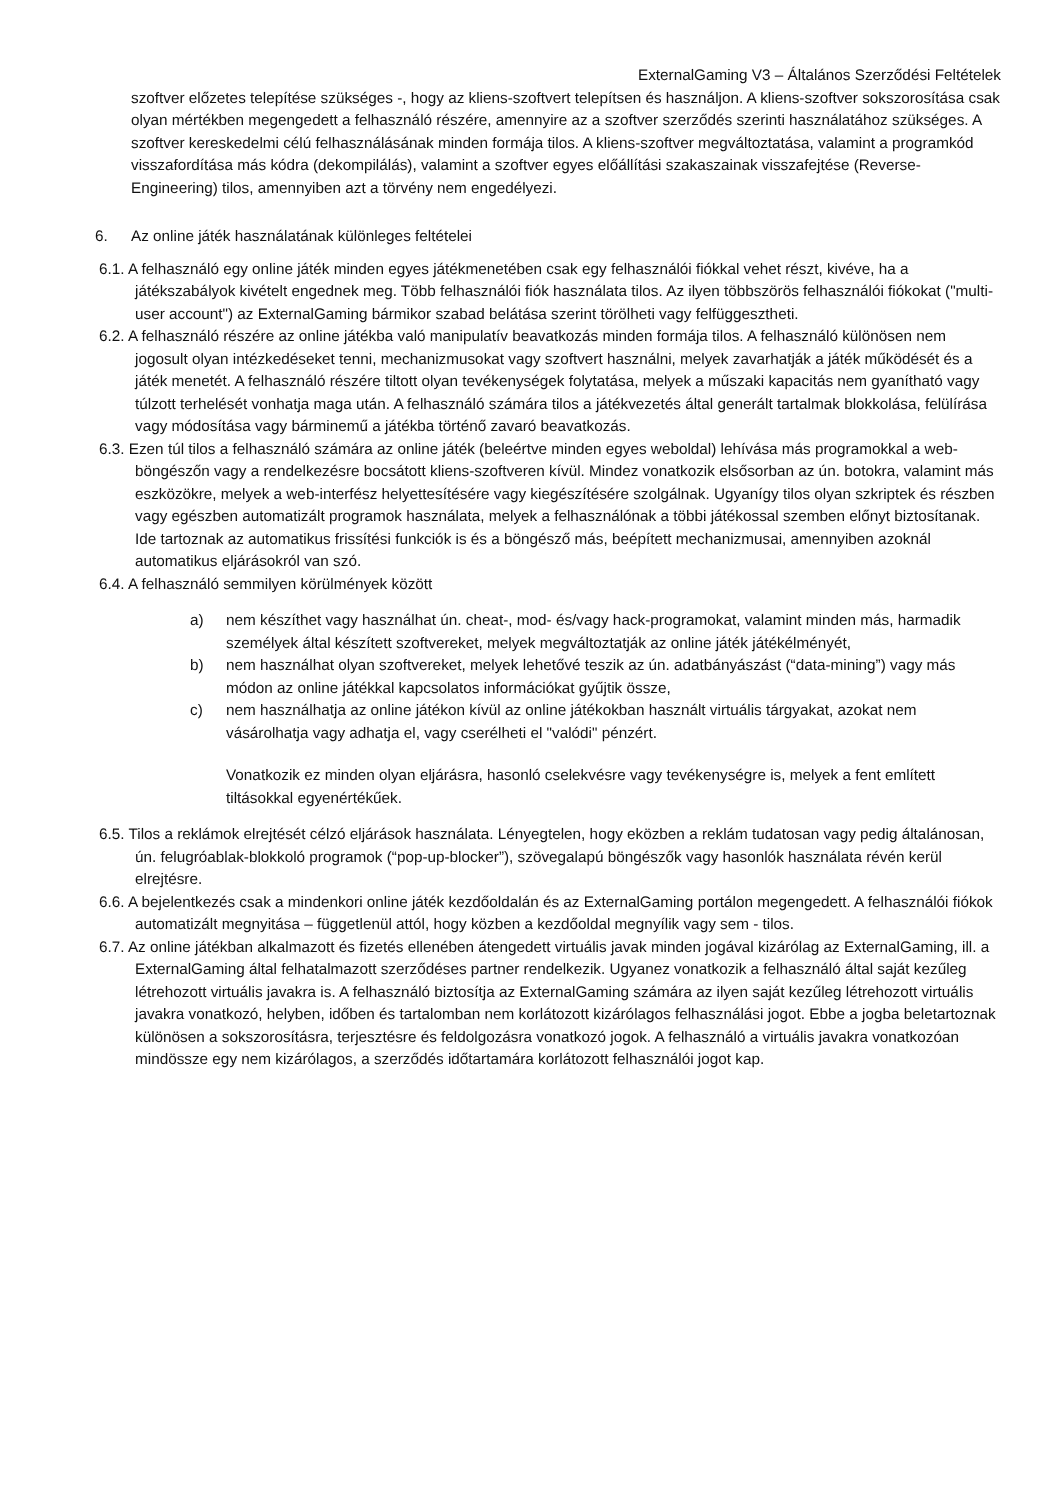ExternalGaming V3 – Általános Szerződési Feltételek
szoftver előzetes telepítése szükséges -, hogy az kliens-szoftvert telepítsen és használjon. A kliens-szoftver sokszorosítása csak olyan mértékben megengedett a felhasználó részére, amennyire az a szoftver szerződés szerinti használatához szükséges. A szoftver kereskedelmi célú felhasználásának minden formája tilos. A kliens-szoftver megváltoztatása, valamint a programkód visszafordítása más kódra (dekompilálás), valamint a szoftver egyes előállítási szakaszainak visszafejtése (Reverse-Engineering) tilos, amennyiben azt a törvény nem engedélyezi.
6. Az online játék használatának különleges feltételei
6.1. A felhasználó egy online játék minden egyes játékmenetében csak egy felhasználói fiókkal vehet részt, kivéve, ha a játékszabályok kivételt engednek meg. Több felhasználói fiók használata tilos. Az ilyen többszörös felhasználói fiókokat ("multi-user account") az ExternalGaming bármikor szabad belátása szerint törölheti vagy felfüggesztheti.
6.2. A felhasználó részére az online játékba való manipulatív beavatkozás minden formája tilos. A felhasználó különösen nem jogosult olyan intézkedéseket tenni, mechanizmusokat vagy szoftvert használni, melyek zavarhatják a játék működését és a játék menetét. A felhasználó részére tiltott olyan tevékenységek folytatása, melyek a műszaki kapacitás nem gyanítható vagy túlzott terhelését vonhatja maga után. A felhasználó számára tilos a játékvezetés által generált tartalmak blokkolása, felülírása vagy módosítása vagy bárminemű a játékba történő zavaró beavatkozás.
6.3. Ezen túl tilos a felhasználó számára az online játék (beleértve minden egyes weboldal) lehívása más programokkal a web-böngészőn vagy a rendelkezésre bocsátott kliens-szoftveren kívül. Mindez vonatkozik elsősorban az ún. botokra, valamint más eszközökre, melyek a web-interfész helyettesítésére vagy kiegészítésére szolgálnak. Ugyanígy tilos olyan szkriptek és részben vagy egészben automatizált programok használata, melyek a felhasználónak a többi játékossal szemben előnyt biztosítanak. Ide tartoznak az automatikus frissítési funkciók is és a böngésző más, beépített mechanizmusai, amennyiben azoknál automatikus eljárásokról van szó.
6.4. A felhasználó semmilyen körülmények között
a) nem készíthet vagy használhat ún. cheat-, mod- és/vagy hack-programokat, valamint minden más, harmadik személyek által készített szoftvereket, melyek megváltoztatják az online játék játékélményét,
b) nem használhat olyan szoftvereket, melyek lehetővé teszik az ún. adatbányászást (“data-mining”) vagy más módon az online játékkal kapcsolatos információkat gyűjtik össze,
c) nem használhatja az online játékon kívül az online játékokban használt virtuális tárgyakat, azokat nem vásárolhatja vagy adhatja el, vagy cserélheti el "valódi" pénzért.
Vonatkozik ez minden olyan eljárásra, hasonló cselekvésre vagy tevékenységre is, melyek a fent említett tiltásokkal egyenértékűek.
6.5. Tilos a reklámok elrejtését célzó eljárások használata. Lényegtelen, hogy eközben a reklám tudatosan vagy pedig általánosan, ún. felugróablak-blokkoló programok (“pop-up-blocker”), szövegalapú böngészők vagy hasonlók használata révén kerül elrejtésre.
6.6. A bejelentkezés csak a mindenkori online játék kezdőoldalán és az ExternalGaming portálon megengedett. A felhasználói fiókok automatizált megnyitása – függetlenül attól, hogy közben a kezdőoldal megnyílik vagy sem - tilos.
6.7. Az online játékban alkalmazott és fizetés ellenében átengedett virtuális javak minden jogával kizárólag az ExternalGaming, ill. a ExternalGaming által felhatalmazott szerződéses partner rendelkezik. Ugyanez vonatkozik a felhasználó által saját kezűleg létrehozott virtuális javakra is. A felhasználó biztosítja az ExternalGaming számára az ilyen saját kezűleg létrehozott virtuális javakra vonatkozó, helyben, időben és tartalomban nem korlátozott kizárólagos felhasználási jogot. Ebbe a jogba beletartoznak különösen a sokszorosításra, terjesztésre és feldolgozásra vonatkozó jogok. A felhasználó a virtuális javakra vonatkozóan mindössze egy nem kizárólagos, a szerződés időtartamára korlátozott felhasználói jogot kap.